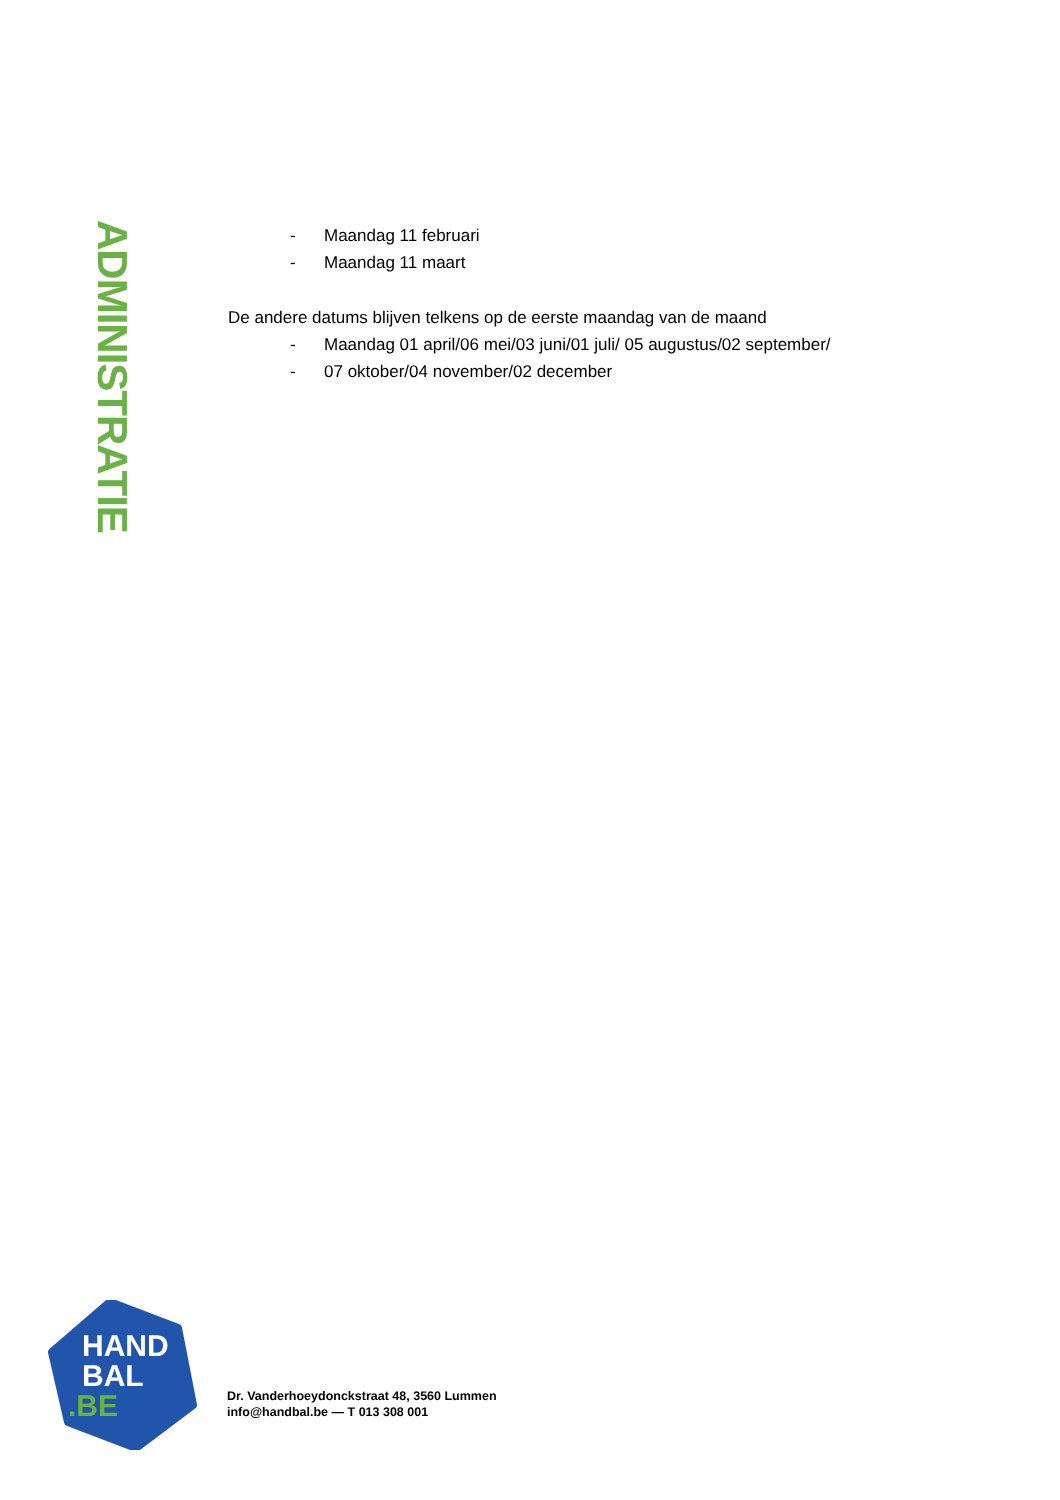ADMINISTRATIE
- Maandag 11 februari
- Maandag 11 maart
De andere datums blijven telkens op de eerste maandag van de maand
- Maandag 01 april/06 mei/03 juni/01 juli/ 05 augustus/02 september/
- 07 oktober/04 november/02 december
HAND
BAL
.BE
Dr. Vanderhoeydonckstraat 48, 3560 Lummen
info@handbal.be — T 013 308 001